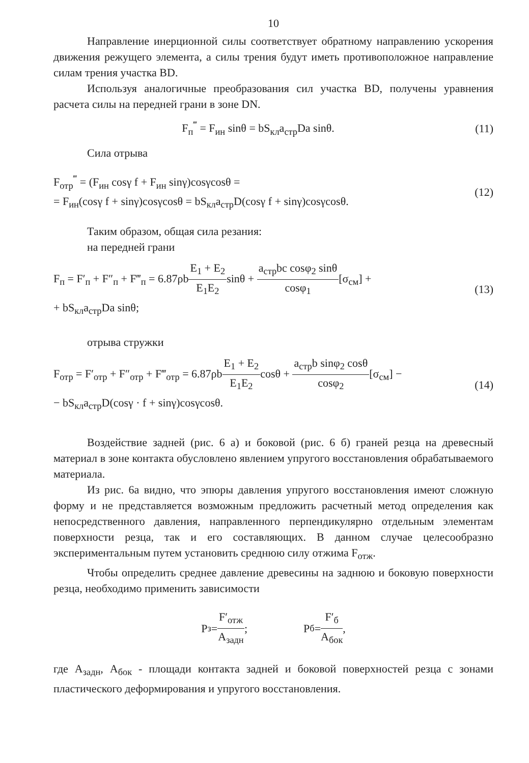10
Направление инерционной силы соответствует обратному направлению ускорения движения режущего элемента, а силы трения будут иметь противоположное направление силам трения участка BD.
Используя аналогичные преобразования сил участка BD, получены уравнения расчета силы на передней грани в зоне DN.
F<sub>п</sub><sup>‴</sup> = F<sub>ин</sub> sinθ = bS<sub>кл</sub>a<sub>стр</sub>Da sinθ.
(11)
Сила отрыва
F<sub>отр</sub><sup>‴</sup> = (F<sub>ин</sub> cosγ f + F<sub>ин</sub> sinγ)cosγcosθ =
= F<sub>ин</sub>(cosγ f + sinγ)cosγcosθ = bS<sub>кл</sub>a<sub>стр</sub>D(cosγ f + sinγ)cosγcosθ.
(12)
Таким образом, общая сила резания:
на передней грани
F<sub>п</sub> = F′<sub>п</sub> + F″<sub>п</sub> + F‴<sub>п</sub> = 6.87ρbE<sub>1</sub> + E<sub>2</sub> E<sub>1</sub>E<sub>2</sub>sinθ + a<sub>стр</sub>bc cosφ<sub>2</sub> sinθ cosφ<sub>1</sub>[σ<sub>см</sub>] +
+ bS<sub>кл</sub>a<sub>стр</sub>Da sinθ;
(13)
отрыва стружки
F<sub>отр</sub> = F′<sub>отр</sub> + F″<sub>отр</sub> + F‴<sub>отр</sub> = 6.87ρbE<sub>1</sub> + E<sub>2</sub> E<sub>1</sub>E<sub>2</sub>cosθ + a<sub>стр</sub>b sinφ<sub>2</sub> cosθ cosφ<sub>2</sub>[σ<sub>см</sub>] −
− bS<sub>кл</sub>a<sub>стр</sub>D(cosγ · f + sinγ)cosγcosθ.
(14)
Воздействие задней (рис. 6 а) и боковой (рис. 6 б) граней резца на древесный материал в зоне контакта обусловлено явлением упругого восстановления обрабатываемого материала.
Из рис. 6а видно, что эпюры давления упругого восстановления имеют сложную форму и не представляется возможным предложить расчетный метод определения как непосредственного давления, направленного перпендикулярно отдельным элементам поверхности резца, так и его составляющих. В данном случае целесообразно экспериментальным путем установить среднюю силу отжима F<sub>отж</sub>.
Чтобы определить среднее давление древесины на заднюю и боковую поверхности резца, необходимо применить зависимости
P<sub>з</sub> = F′<sub>отж</sub> A<sub>задн</sub>; P<sub>б</sub> = F′<sub>б</sub> A<sub>бок</sub>,
где A<sub>задн</sub>, A<sub>бок</sub> - площади контакта задней и боковой поверхностей резца с зонами пластического деформирования и упругого восстановления.